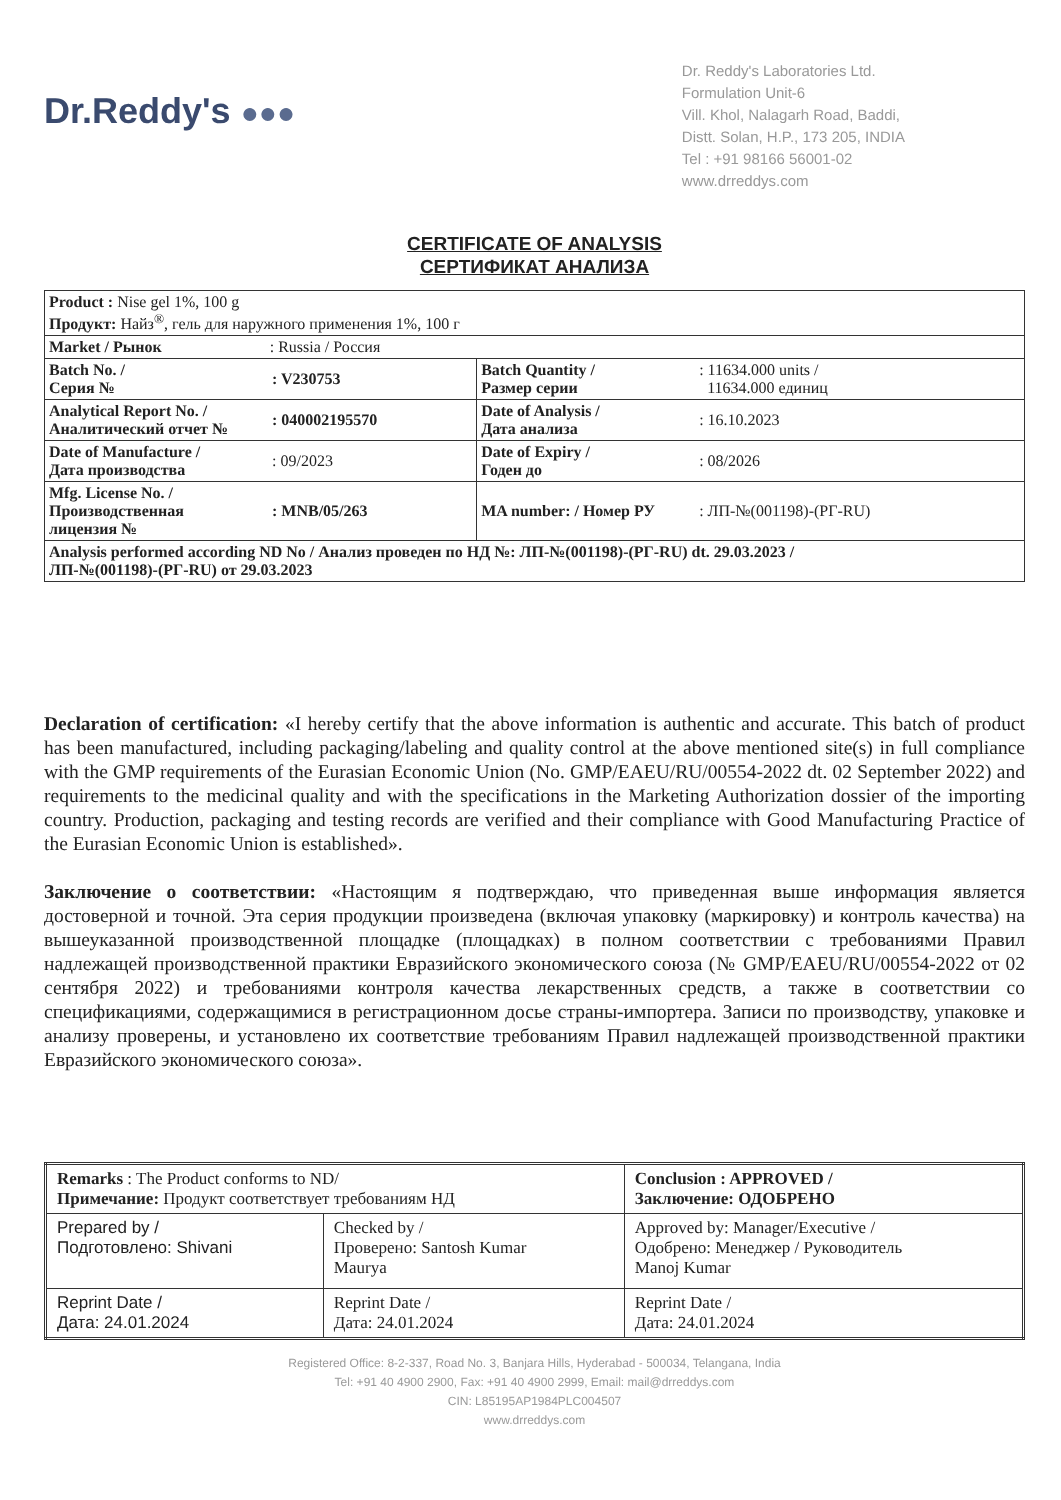Dr.Reddy's ●●●
Dr. Reddy's Laboratories Ltd.
Formulation Unit-6
Vill. Khol, Nalagarh Road, Baddi,
Distt. Solan, H.P., 173 205, INDIA
Tel : +91 98166 56001-02
www.drreddys.com
CERTIFICATE OF ANALYSIS
СЕРТИФИКАТ АНАЛИЗА
| Product : Nise gel 1%, 100 g Продукт: Найз<sup>®</sup>, гель для наружного применения 1%, 100 г | | | |
| Market / Рынок : Russia / Россия | | | |
| Batch No. / Серия № | : V230753 | Batch Quantity / Размер серии | : 11634.000 units / 11634.000 единиц |
| Analytical Report No. / Аналитический отчет № | : 040002195570 | Date of Analysis / Дата анализа | : 16.10.2023 |
| Date of Manufacture / Дата производства | : 09/2023 | Date of Expiry / Годен до | : 08/2026 |
| Mfg. License No. / Производственная лицензия № | : MNB/05/263 | MA number: / Номер РУ | : ЛП-№(001198)-(РГ-RU) |
| Analysis performed according ND No / Анализ проведен по НД №: ЛП-№(001198)-(РГ-RU) dt. 29.03.2023 / ЛП-№(001198)-(РГ-RU) от 29.03.2023 | | | |
Declaration of certification: «I hereby certify that the above information is authentic and accurate. This batch of product has been manufactured, including packaging/labeling and quality control at the above mentioned site(s) in full compliance with the GMP requirements of the Eurasian Economic Union (No. GMP/EAEU/RU/00554-2022 dt. 02 September 2022) and requirements to the medicinal quality and with the specifications in the Marketing Authorization dossier of the importing country. Production, packaging and testing records are verified and their compliance with Good Manufacturing Practice of the Eurasian Economic Union is established».
Заключение о соответствии: «Настоящим я подтверждаю, что приведенная выше информация является достоверной и точной. Эта серия продукции произведена (включая упаковку (маркировку) и контроль качества) на вышеуказанной производственной площадке (площадках) в полном соответствии с требованиями Правил надлежащей производственной практики Евразийского экономического союза (№ GMP/EAEU/RU/00554-2022 от 02 сентября 2022) и требованиями контроля качества лекарственных средств, а также в соответствии со спецификациями, содержащимися в регистрационном досье страны-импортера. Записи по производству, упаковке и анализу проверены, и установлено их соответствие требованиям Правил надлежащей производственной практики Евразийского экономического союза».
| Remarks : The Product conforms to ND/ Примечание: Продукт соответствует требованиям НД | | Conclusion : APPROVED / Заключение: ОДОБРЕНО |
| Prepared by / Подготовлено: Shivani | Checked by / Проверено: Santosh Kumar Maurya | Approved by: Manager/Executive / Одобрено: Менеджер / Руководитель Manoj Kumar |
| Reprint Date / Дата: 24.01.2024 | Reprint Date / Дата: 24.01.2024 | Reprint Date / Дата: 24.01.2024 |
Registered Office: 8-2-337, Road No. 3, Banjara Hills, Hyderabad - 500034, Telangana, India
Tel: +91 40 4900 2900, Fax: +91 40 4900 2999, Email: mail@drreddys.com
CIN: L85195AP1984PLC004507
www.drreddys.com